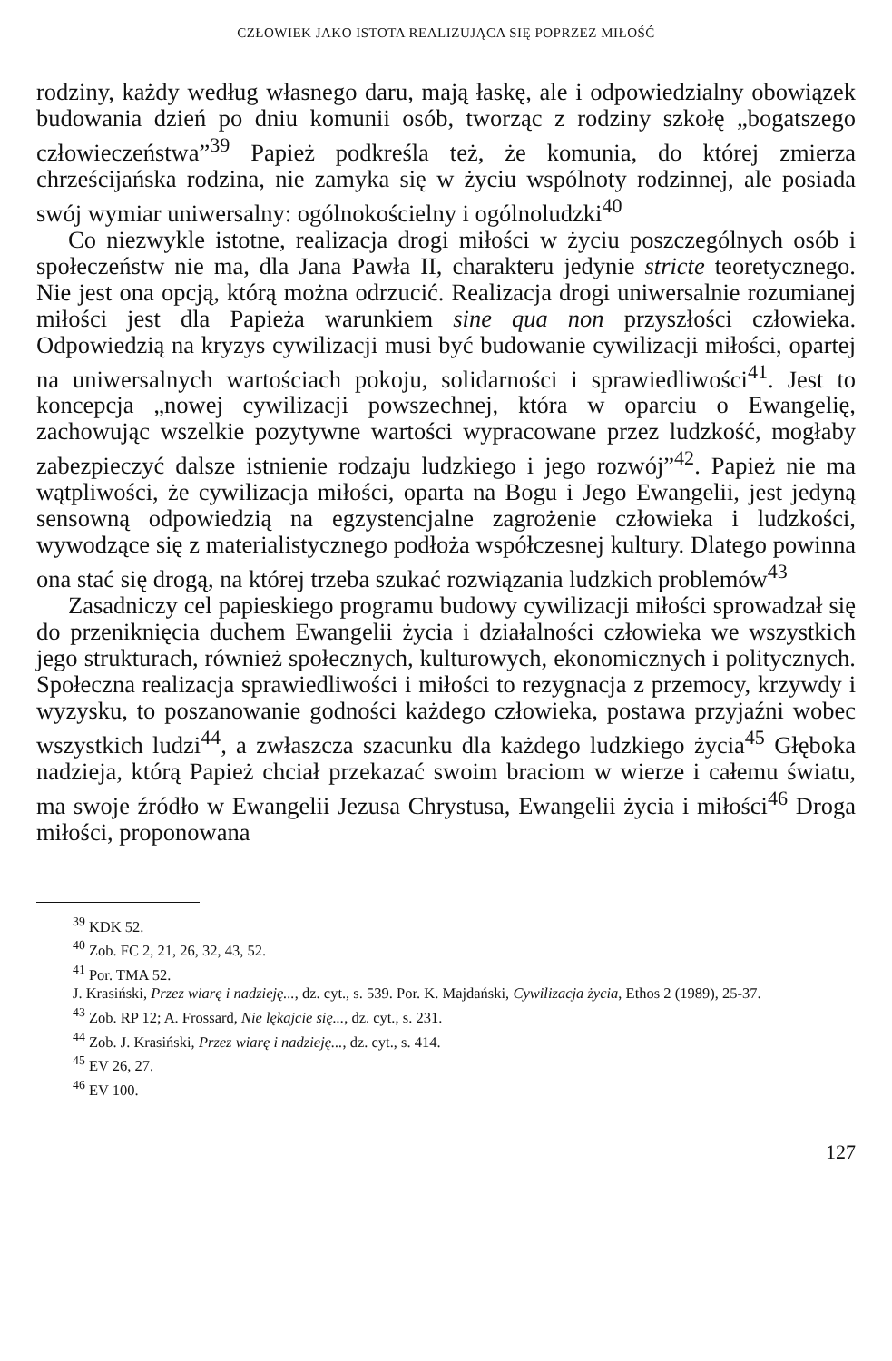CZŁOWIEK JAKO ISTOTA REALIZUJĄCA SIĘ POPRZEZ MIŁOŚĆ
rodziny, każdy według własnego daru, mają łaskę, ale i odpowiedzialny obowiązek budowania dzień po dniu komunii osób, tworząc z rodziny szkołę „bogatszego człowieczeństwa”<sup>39</sup> Papież podkreśla też, że komunia, do której zmierza chrześcijańska rodzina, nie zamyka się w życiu wspólnoty rodzinnej, ale posiada swój wymiar uniwersalny: ogólnokościelny i ogólnoludzki<sup>40</sup>
Co niezwykle istotne, realizacja drogi miłości w życiu poszczególnych osób i społeczeństw nie ma, dla Jana Pawła II, charakteru jedynie stricte teoretycznego. Nie jest ona opcją, którą można odrzucić. Realizacja drogi uniwersalnie rozumianej miłości jest dla Papieża warunkiem sine qua non przyszłości człowieka. Odpowiedzią na kryzys cywilizacji musi być budowanie cywilizacji miłości, opartej na uniwersalnych wartościach pokoju, solidarności i sprawiedliwości<sup>41</sup>. Jest to koncepcja „nowej cywilizacji powszechnej, która w oparciu o Ewangelię, zachowując wszelkie pozytywne wartości wypracowane przez ludzkość, mogłaby zabezpieczyć dalsze istnienie rodzaju ludzkiego i jego rozwój”<sup>42</sup>. Papież nie ma wątpliwości, że cywilizacja miłości, oparta na Bogu i Jego Ewangelii, jest jedyną sensowną odpowiedzią na egzystencjalne zagrożenie człowieka i ludzkości, wywodzące się z materialistycznego podłoża współczesnej kultury. Dlatego powinna ona stać się drogą, na której trzeba szukać rozwiązania ludzkich problemów<sup>43</sup>
Zasadniczy cel papieskiego programu budowy cywilizacji miłości sprowadzał się do przeniknięcia duchem Ewangelii życia i działalności człowieka we wszystkich jego strukturach, również społecznych, kulturowych, ekonomicznych i politycznych. Społeczna realizacja sprawiedliwości i miłości to rezygnacja z przemocy, krzywdy i wyzysku, to poszanowanie godności każdego człowieka, postawa przyjaźni wobec wszystkich ludzi<sup>44</sup>, a zwłaszcza szacunku dla każdego ludzkiego życia<sup>45</sup> Głęboka nadzieja, którą Papież chciał przekazać swoim braciom w wierze i całemu światu, ma swoje źródło w Ewangelii Jezusa Chrystusa, Ewangelii życia i miłości<sup>46</sup> Droga miłości, proponowana
<sup>39</sup> KDK 52.
<sup>40</sup> Zob. FC 2, 21, 26, 32, 43, 52.
<sup>41</sup> Por. TMA 52.
J. Krasiński, Przez wiarę i nadzieję..., dz. cyt., s. 539. Por. K. Majdański, Cywilizacja życia, Ethos 2 (1989), 25-37.
<sup>43</sup> Zob. RP 12; A. Frossard, Nie lękajcie się..., dz. cyt., s. 231.
<sup>44</sup> Zob. J. Krasiński, Przez wiarę i nadzieję..., dz. cyt., s. 414.
<sup>45</sup> EV 26, 27.
<sup>46</sup> EV 100.
127